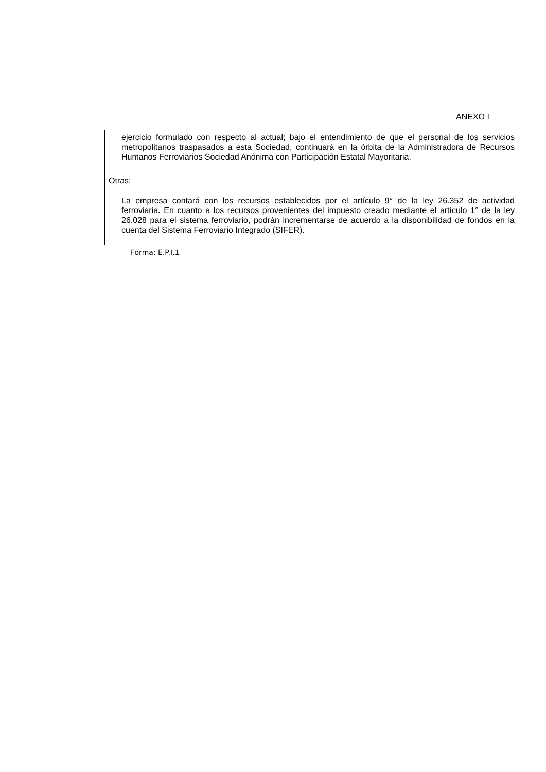ANEXO I
ejercicio formulado con respecto al actual; bajo el entendimiento de que el personal de los servicios metropolitanos traspasados a esta Sociedad, continuará en la órbita de la Administradora de Recursos Humanos Ferroviarios Sociedad Anónima con Participación Estatal Mayoritaria.
Otras:
La empresa contará con los recursos establecidos por el artículo 9° de la ley 26.352 de actividad ferroviaria. En cuanto a los recursos provenientes del impuesto creado mediante el artículo 1° de la ley 26.028 para el sistema ferroviario, podrán incrementarse de acuerdo a la disponibilidad de fondos en la cuenta del Sistema Ferroviario Integrado (SIFER).
Forma: E.P.I.1